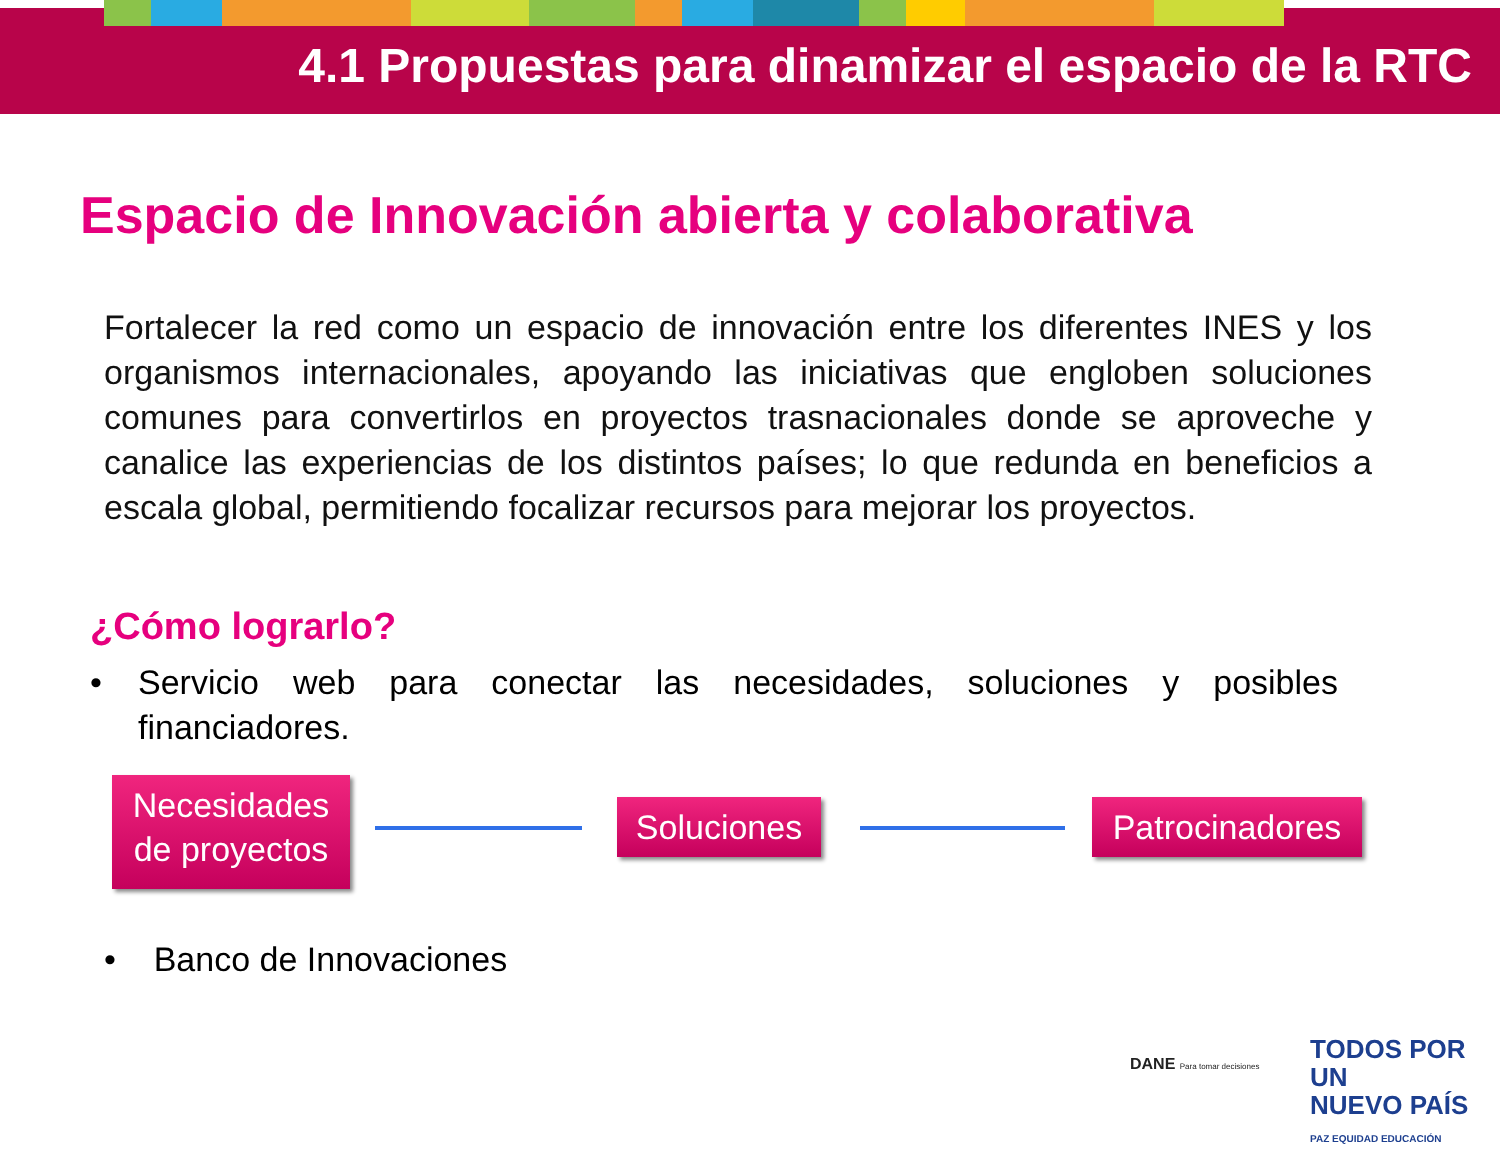4.1 Propuestas para dinamizar el espacio de la RTC
Espacio de Innovación abierta y colaborativa
Fortalecer la red como un espacio de innovación entre los diferentes INES y los organismos internacionales, apoyando las iniciativas que engloben soluciones comunes para convertirlos en proyectos trasnacionales donde se aproveche y canalice las experiencias de los distintos países; lo que redunda en beneficios a escala global, permitiendo focalizar recursos para mejorar los proyectos.
¿Cómo lograrlo?
• Servicio web para conectar las necesidades, soluciones y posibles financiadores.
Necesidades de proyectos
Soluciones
Patrocinadores
• Banco de Innovaciones
DANE Para tomar decisiones
TODOS POR UN
NUEVO PAÍS
PAZ EQUIDAD EDUCACIÓN